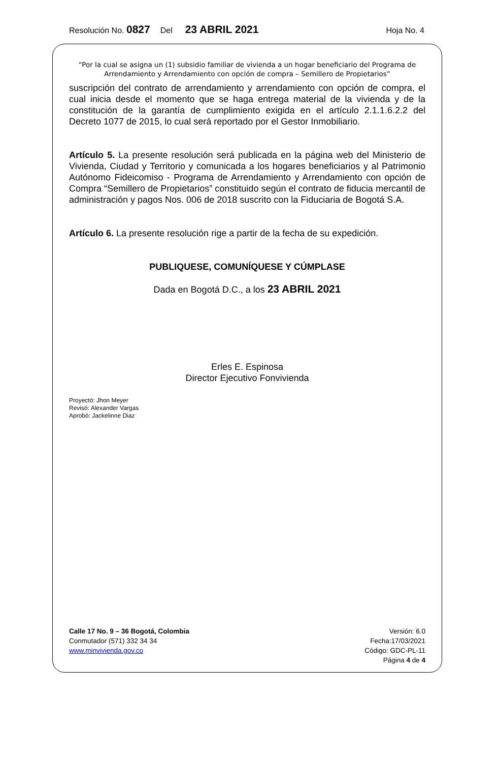Resolución No. 0827 Del 23 ABRIL 2021 Hoja No. 4
“Por la cual se asigna un (1) subsidio familiar de vivienda a un hogar beneficiario del Programa de Arrendamiento y Arrendamiento con opción de compra – Semillero de Propietarios”
suscripción del contrato de arrendamiento y arrendamiento con opción de compra, el cual inicia desde el momento que se haga entrega material de la vivienda y de la constitución de la garantía de cumplimiento exigida en el artículo 2.1.1.6.2.2 del Decreto 1077 de 2015, lo cual será reportado por el Gestor Inmobiliario.
Artículo 5. La presente resolución será publicada en la página web del Ministerio de Vivienda, Ciudad y Territorio y comunicada a los hogares beneficiarios y al Patrimonio Autónomo Fideicomiso - Programa de Arrendamiento y Arrendamiento con opción de Compra “Semillero de Propietarios” constituido según el contrato de fiducia mercantil de administración y pagos Nos. 006 de 2018 suscrito con la Fiduciaria de Bogotá S.A.
Artículo 6. La presente resolución rige a partir de la fecha de su expedición.
PUBLIQUESE, COMUNÍQUESE Y CÚMPLASE
Dada en Bogotá D.C., a los 23 ABRIL 2021
Erles E. Espinosa
Director Ejecutivo Fonvivienda
Proyectó: Jhon Meyer
Revisó: Alexander Vargas
Aprobó: Jackelinne Diaz
Calle 17 No. 9 – 36 Bogotá, Colombia
Conmutador (571) 332 34 34
www.minvivienda.gov.co
Versión: 6.0
Fecha:17/03/2021
Código: GDC-PL-11
Página 4 de 4